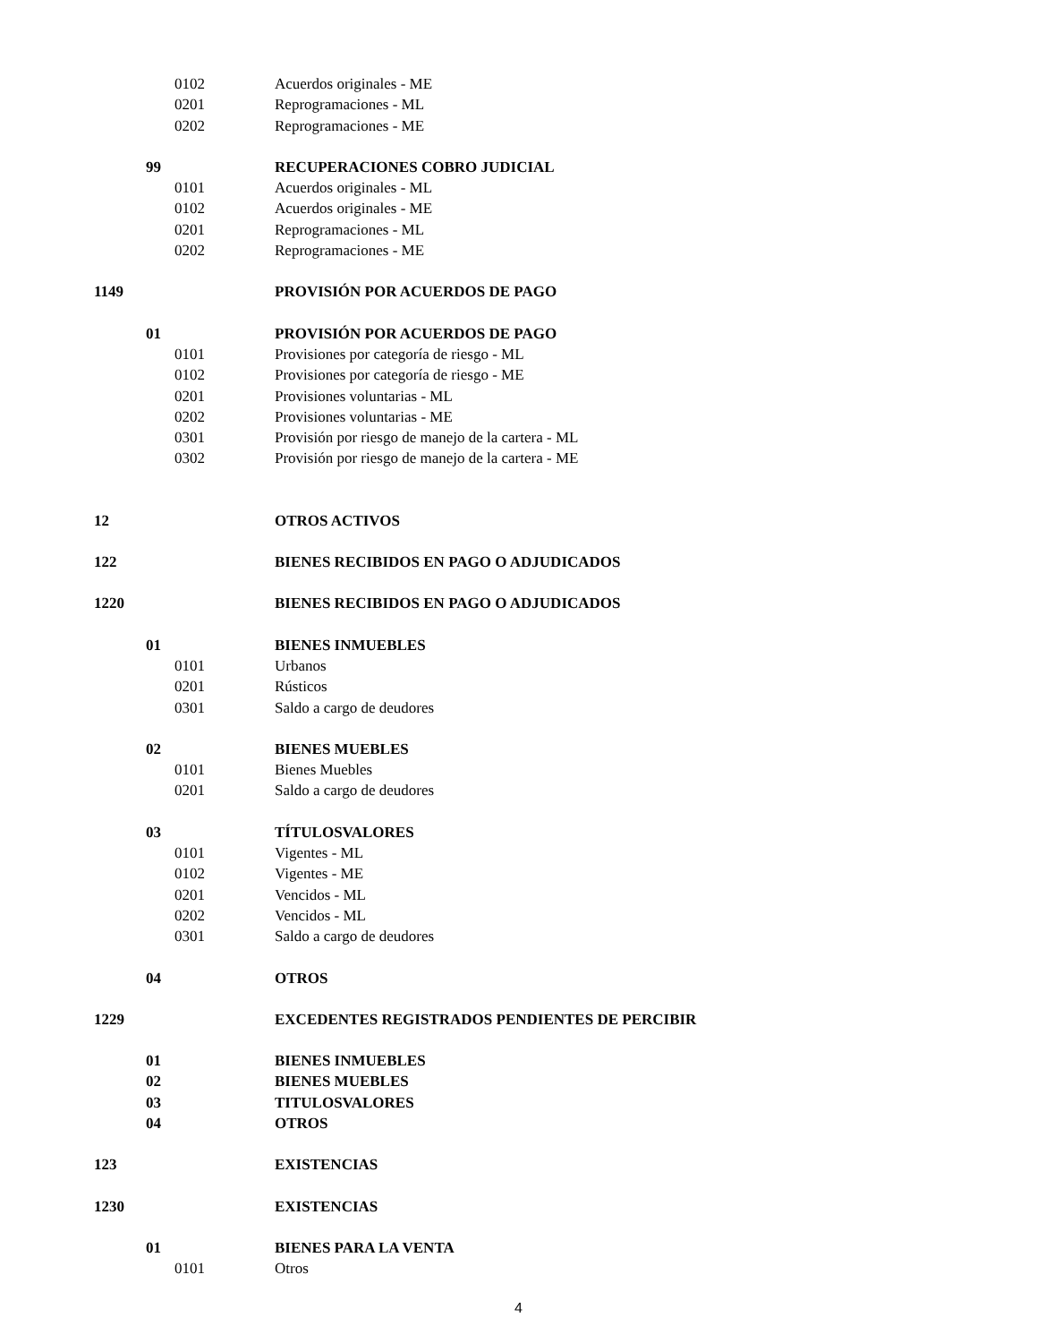| | | 0102 | Acuerdos originales - ME |
| | | 0201 | Reprogramaciones - ML |
| | | 0202 | Reprogramaciones - ME |
| | 99 | | RECUPERACIONES COBRO JUDICIAL |
| | | 0101 | Acuerdos originales - ML |
| | | 0102 | Acuerdos originales - ME |
| | | 0201 | Reprogramaciones - ML |
| | | 0202 | Reprogramaciones - ME |
| 1149 | | | PROVISIÓN POR ACUERDOS DE PAGO |
| | 01 | | PROVISIÓN POR ACUERDOS DE PAGO |
| | | 0101 | Provisiones por categoría de riesgo - ML |
| | | 0102 | Provisiones por categoría de riesgo - ME |
| | | 0201 | Provisiones voluntarias - ML |
| | | 0202 | Provisiones voluntarias - ME |
| | | 0301 | Provisión por riesgo de manejo de la cartera - ML |
| | | 0302 | Provisión por riesgo de manejo de la cartera - ME |
| 12 | | | OTROS ACTIVOS |
| 122 | | | BIENES RECIBIDOS EN PAGO O ADJUDICADOS |
| 1220 | | | BIENES RECIBIDOS EN PAGO O ADJUDICADOS |
| | 01 | | BIENES INMUEBLES |
| | | 0101 | Urbanos |
| | | 0201 | Rústicos |
| | | 0301 | Saldo a cargo de deudores |
| | 02 | | BIENES MUEBLES |
| | | 0101 | Bienes Muebles |
| | | 0201 | Saldo a cargo de deudores |
| | 03 | | TÍTULOSVALORES |
| | | 0101 | Vigentes - ML |
| | | 0102 | Vigentes - ME |
| | | 0201 | Vencidos - ML |
| | | 0202 | Vencidos - ML |
| | | 0301 | Saldo a cargo de deudores |
| | 04 | | OTROS |
| 1229 | | | EXCEDENTES REGISTRADOS PENDIENTES DE PERCIBIR |
| | 01 | | BIENES INMUEBLES |
| | 02 | | BIENES MUEBLES |
| | 03 | | TITULOSVALORES |
| | 04 | | OTROS |
| 123 | | | EXISTENCIAS |
| 1230 | | | EXISTENCIAS |
| | 01 | | BIENES PARA LA VENTA |
| | | 0101 | Otros |
4